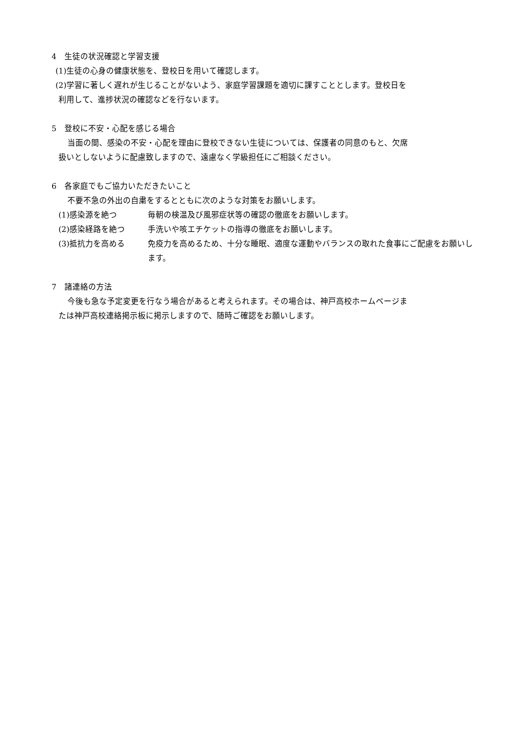4　生徒の状況確認と学習支援
(1)生徒の心身の健康状態を、登校日を用いて確認します。
(2)学習に著しく遅れが生じることがないよう、家庭学習課題を適切に課すこととします。登校日を
利用して、進捗状況の確認などを行ないます。
5　登校に不安・心配を感じる場合
当面の間、感染の不安・心配を理由に登校できない生徒については、保護者の同意のもと、欠席
扱いとしないように配慮致しますので、遠慮なく学級担任にご相談ください。
6　各家庭でもご協力いただきたいこと
不要不急の外出の自粛をするとともに次のような対策をお願いします。
(1)感染源を絶つ 毎朝の検温及び風邪症状等の確認の徹底をお願いします。
(2)感染経路を絶つ 手洗いや咳エチケットの指導の徹底をお願いします。
(3)抵抗力を高める 免疫力を高めるため、十分な睡眠、適度な運動やバランスの取れた食事にご配慮をお願いします。
7　諸連絡の方法
今後も急な予定変更を行なう場合があると考えられます。その場合は、神戸高校ホームページま
たは神戸高校連絡掲示板に掲示しますので、随時ご確認をお願いします。